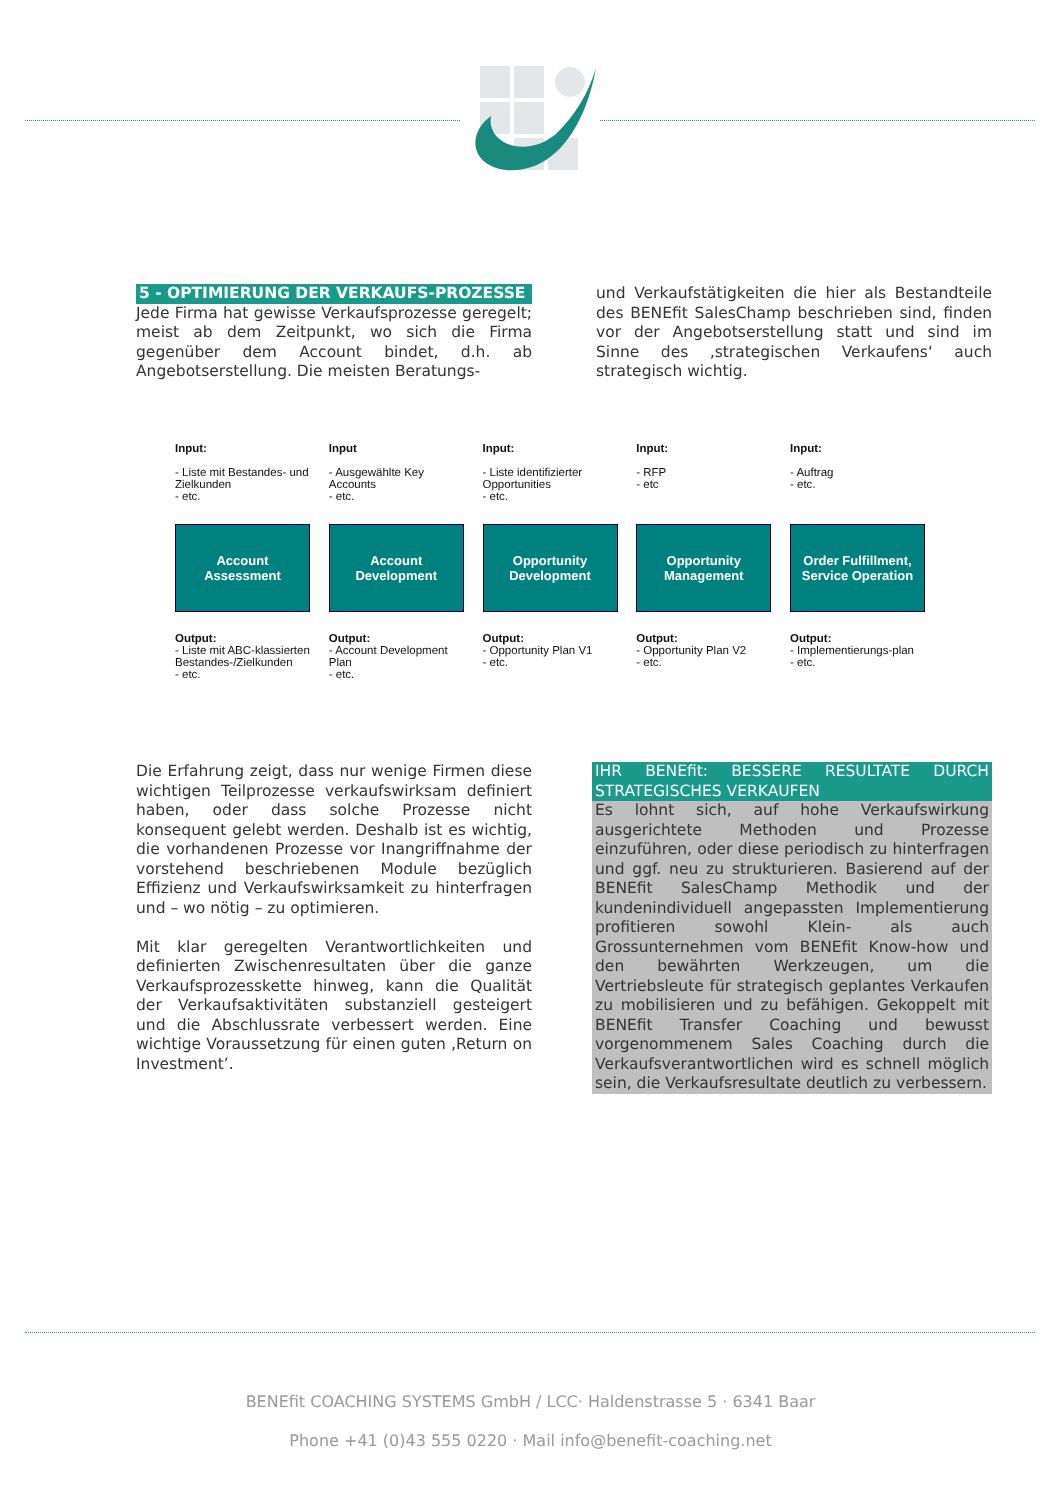5 - OPTIMIERUNG DER VERKAUFS-PROZESSE
Jede Firma hat gewisse Verkaufsprozesse geregelt; meist ab dem Zeitpunkt, wo sich die Firma gegenüber dem Account bindet, d.h. ab Angebotserstellung. Die meisten Beratungs-
und Verkaufstätigkeiten die hier als Bestandteile des BENEfit SalesChamp beschrieben sind, finden vor der Angebotserstellung statt und sind im Sinne des ‚strategischen Verkaufens‘ auch strategisch wichtig.
Input:
- Liste mit Bestandes- und Zielkunden
- etc.
Account
Assessment
Output:
- Liste mit ABC-klassierten Bestandes-/Zielkunden
- etc.
Input
- Ausgewählte Key Accounts
- etc.
Account
Development
Output:
- Account Development Plan
- etc.
Input:
- Liste identifizierter Opportunities
- etc.
Opportunity
Development
Output:
- Opportunity Plan V1
- etc.
Input:
- RFP
- etc
Opportunity
Management
Output:
- Opportunity Plan V2
- etc.
Input:
- Auftrag
- etc.
Order Fulfillment, Service Operation
Output:
- Implementierungs-plan
- etc.
Die Erfahrung zeigt, dass nur wenige Firmen diese wichtigen Teilprozesse verkaufswirksam definiert haben, oder dass solche Prozesse nicht konsequent gelebt werden. Deshalb ist es wichtig, die vorhandenen Prozesse vor Inangriffnahme der vorstehend beschriebenen Module bezüglich Effizienz und Verkaufswirksamkeit zu hinterfragen und – wo nötig – zu optimieren.
Mit klar geregelten Verantwortlichkeiten und definierten Zwischenresultaten über die ganze Verkaufsprozesskette hinweg, kann die Qualität der Verkaufsaktivitäten substanziell gesteigert und die Abschlussrate verbessert werden. Eine wichtige Voraussetzung für einen guten ‚Return on Investment’.
IHR BENEfit: BESSERE RESULTATE DURCH STRATEGISCHES VERKAUFEN
Es lohnt sich, auf hohe Verkaufswirkung ausgerichtete Methoden und Prozesse einzuführen, oder diese periodisch zu hinterfragen und ggf. neu zu strukturieren. Basierend auf der BENEfit SalesChamp Methodik und der kundenindividuell angepassten Implementierung profitieren sowohl Klein- als auch Grossunternehmen vom BENEfit Know-how und den bewährten Werkzeugen, um die Vertriebsleute für strategisch geplantes Verkaufen zu mobilisieren und zu befähigen. Gekoppelt mit BENEfit Transfer Coaching und bewusst vorgenommenem Sales Coaching durch die Verkaufsverantwortlichen wird es schnell möglich sein, die Verkaufsresultate deutlich zu verbessern.
BENEfit COACHING SYSTEMS GmbH / LCC· Haldenstrasse 5 · 6341 Baar
Phone +41 (0)43 555 0220 · Mail info@benefit-coaching.net